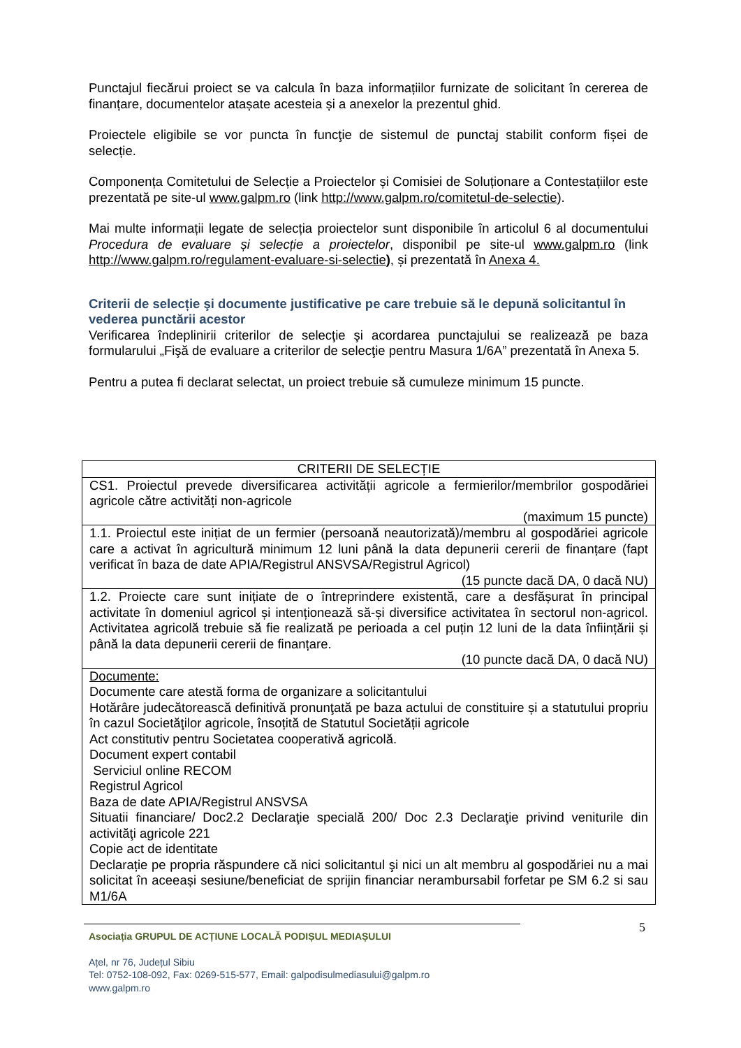Punctajul fiecărui proiect se va calcula în baza informațiilor furnizate de solicitant în cererea de finanțare, documentelor atașate acesteia și a anexelor la prezentul ghid.
Proiectele eligibile se vor puncta în funcţie de sistemul de punctaj stabilit conform fișei de selecție.
Componența Comitetului de Selecție a Proiectelor și Comisiei de Soluționare a Contestațiilor este prezentată pe site-ul www.galpm.ro (link http://www.galpm.ro/comitetul-de-selectie).
Mai multe informații legate de selecția proiectelor sunt disponibile în articolul 6 al documentului Procedura de evaluare și selecție a proiectelor, disponibil pe site-ul www.galpm.ro (link http://www.galpm.ro/regulament-evaluare-si-selectie), și prezentată în Anexa 4.
Criterii de selecție şi documente justificative pe care trebuie să le depună solicitantul în vederea punctării acestor
Verificarea îndeplinirii criterilor de selecţie şi acordarea punctajului se realizează pe baza formularului „Fişă de evaluare a criterilor de selecţie pentru Masura 1/6A” prezentată în Anexa 5.
Pentru a putea fi declarat selectat, un proiect trebuie să cumuleze minimum 15 puncte.
| CRITERII DE SELECȚIE |
| --- |
| CS1. Proiectul prevede diversificarea activității agricole a fermierilor/membrilor gospodăriei agricole către activități non-agricole (maximum 15 puncte) |
| 1.1. Proiectul este inițiat de un fermier (persoană neautorizată)/membru al gospodăriei agricole care a activat în agricultură minimum 12 luni până la data depunerii cererii de finanțare (fapt verificat în baza de date APIA/Registrul ANSVSA/Registrul Agricol) (15 puncte dacă DA, 0 dacă NU) |
| 1.2. Proiecte care sunt inițiate de o întreprindere existentă, care a desfășurat în principal activitate în domeniul agricol și intenționează să-și diversifice activitatea în sectorul non-agricol. Activitatea agricolă trebuie să fie realizată pe perioada a cel puțin 12 luni de la data înființării și până la data depunerii cererii de finanțare. (10 puncte dacă DA, 0 dacă NU) |
| Documente: Documente care atestă forma de organizare a solicitantului Hotărâre judecătorească definitivă pronunţată pe baza actului de constituire și a statutului propriu în cazul Societăţilor agricole, însoțită de Statutul Societății agricole Act constitutiv pentru Societatea cooperativă agricolă. Document expert contabil Serviciul online RECOM Registrul Agricol Baza de date APIA/Registrul ANSVSA Situatii financiare/ Doc2.2 Declaraţie specială 200/ Doc 2.3 Declaraţie privind veniturile din activităţi agricole 221 Copie act de identitate Declarație pe propria răspundere că nici solicitantul şi nici un alt membru al gospodăriei nu a mai solicitat în aceeași sesiune/beneficiat de sprijin financiar nerambursabil forfetar pe SM 6.2 si sau M1/6A |
5
Asociația GRUPUL DE ACȚIUNE LOCALĂ PODIȘUL MEDIAȘULUI
Ațel, nr 76, Județul Sibiu
Tel: 0752-108-092, Fax: 0269-515-577, Email: galpodisulmediasului@galpm.ro
www.galpm.ro